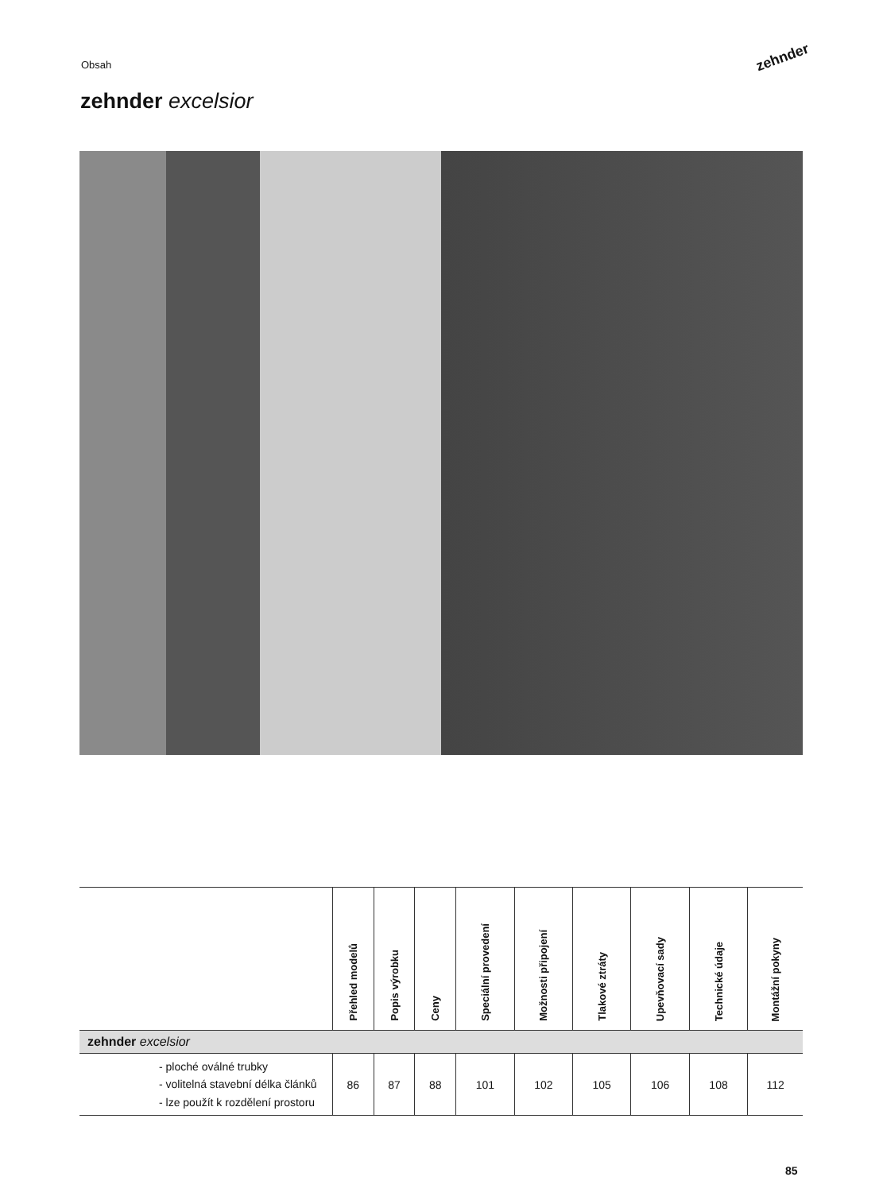Obsah zehnder
zehnder excelsior
| | Přehled modelů | Popis výrobku | Ceny | Speciální provedení | Možnosti připojení | Tlakové ztráty | Upevňovací sady | Technické údaje | Montážní pokyny |
| --- | --- | --- | --- | --- | --- | --- | --- | --- | --- |
| zehnder excelsior | | | | | | | | | |
| - ploché oválné trubky - volitelná stavební délka článků - lze použít k rozdělení prostoru | 86 | 87 | 88 | 101 | 102 | 105 | 106 | 108 | 112 |
85